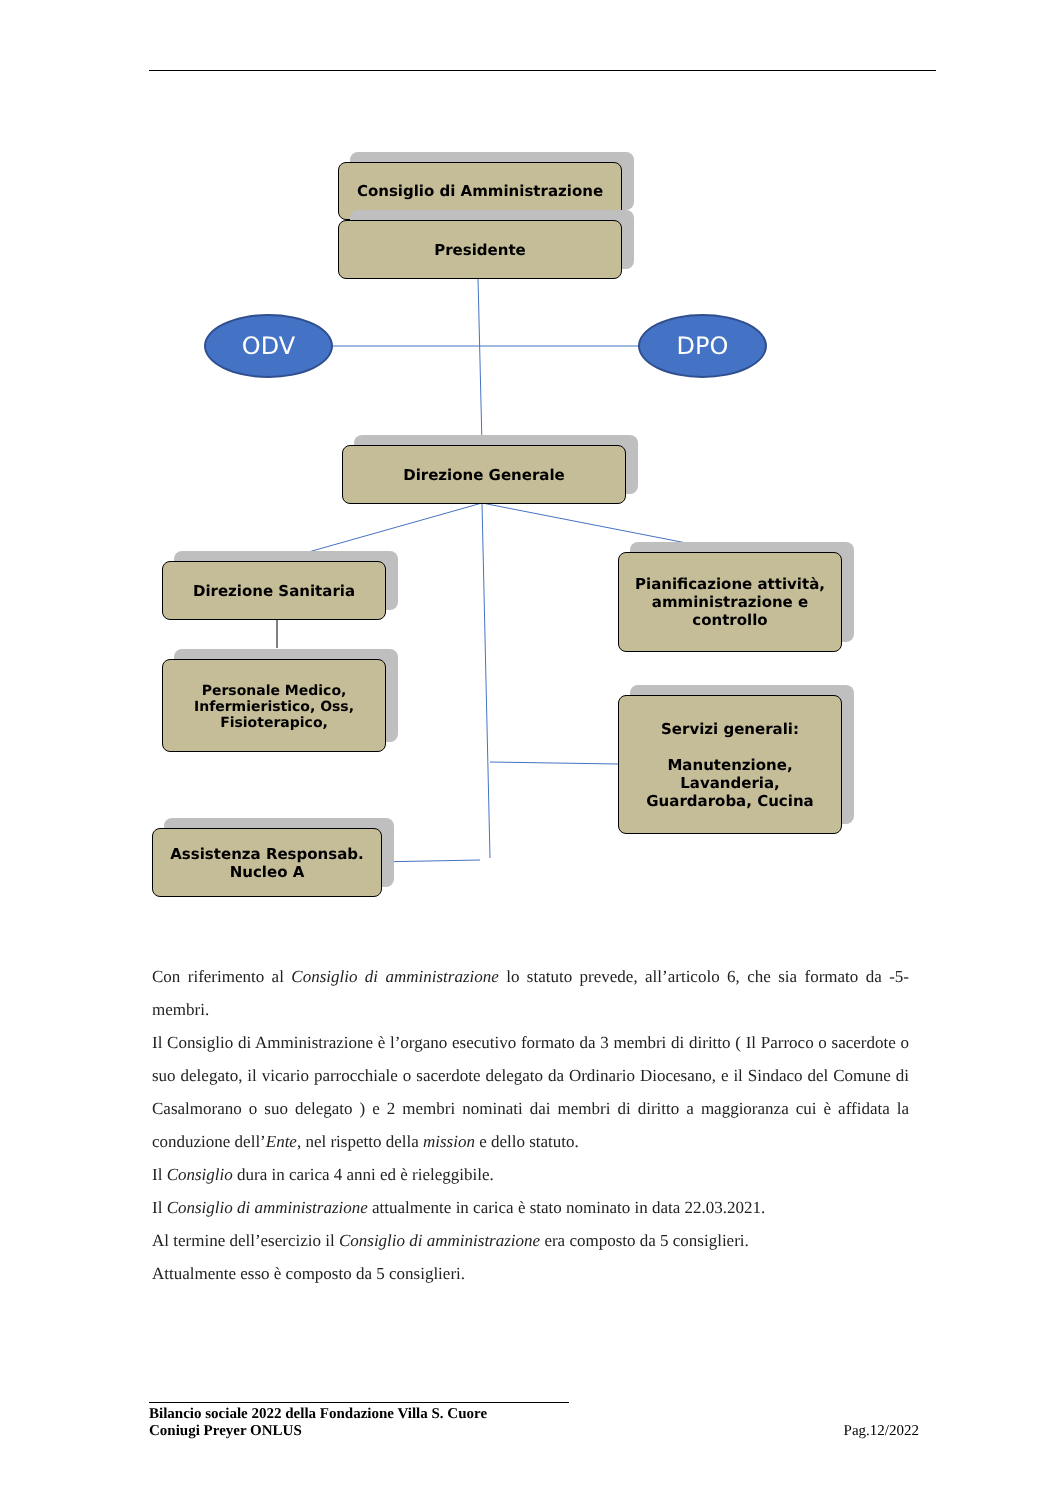Consiglio di Amministrazione
Presidente
ODV DPO
Direzione Generale
Direzione Sanitaria
Pianificazione attività,
amministrazione e
controllo
Personale Medico,
Infermieristico, Oss,
Fisioterapico,
Servizi generali:
Manutenzione,
Lavanderia,
Guardaroba, Cucina
Assistenza Responsab.
Nucleo A
Con riferimento al Consiglio di amministrazione lo statuto prevede, all’articolo 6, che sia formato da -5- membri.
Il Consiglio di Amministrazione è l’organo esecutivo formato da 3 membri di diritto ( Il Parroco o sacerdote o suo delegato, il vicario parrocchiale o sacerdote delegato da Ordinario Diocesano, e il Sindaco del Comune di Casalmorano o suo delegato ) e 2 membri nominati dai membri di diritto a maggioranza cui è affidata la conduzione dell’Ente, nel rispetto della mission e dello statuto.
Il Consiglio dura in carica 4 anni ed è rieleggibile.
Il Consiglio di amministrazione attualmente in carica è stato nominato in data 22.03.2021.
Al termine dell’esercizio il Consiglio di amministrazione era composto da 5 consiglieri.
Attualmente esso è composto da 5 consiglieri.
Bilancio sociale 2022 della Fondazione Villa S. Cuore
Coniugi Preyer ONLUS
Pag.12/2022